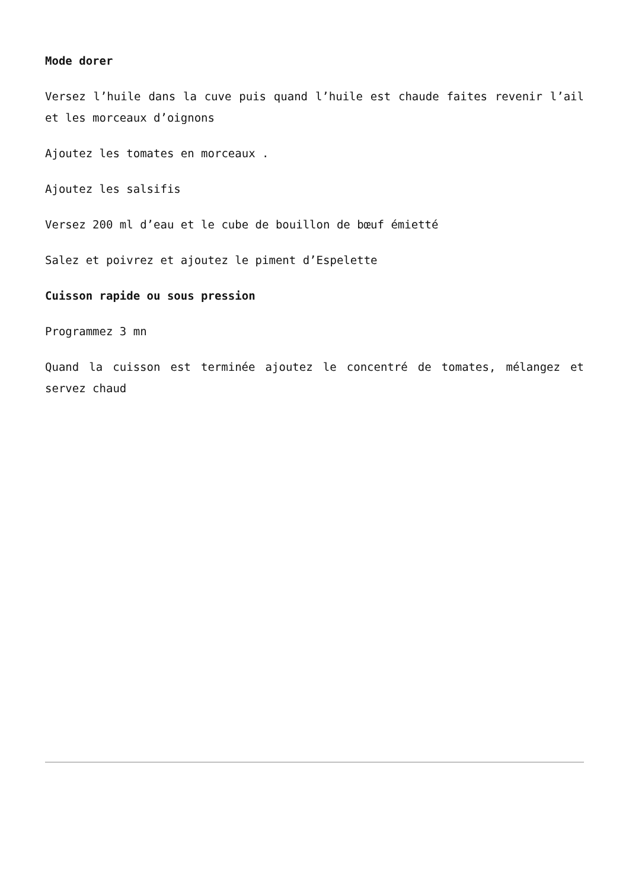Mode dorer
Versez l’huile dans la cuve puis quand l’huile est chaude faites revenir l’ail et les morceaux d’oignons
Ajoutez les tomates en morceaux .
Ajoutez les salsifis
Versez 200 ml d’eau et le cube de bouillon de bœuf émietté
Salez et poivrez et ajoutez le piment d’Espelette
Cuisson rapide ou sous pression
Programmez 3 mn
Quand la cuisson est terminée ajoutez le concentré de tomates, mélangez et servez chaud